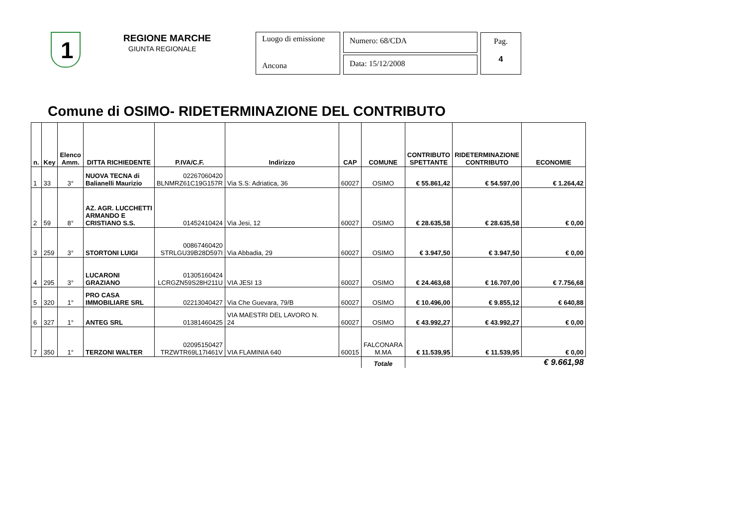1 REGIONE MARCHE
GIUNTA REGIONALE
Luogo di emissione
Ancona
Numero: 68/CDA
Data: 15/12/2008
Pag.
4
Comune di OSIMO- RIDETERMINAZIONE DEL CONTRIBUTO
| n. | Key | Elenco Amm. | DITTA RICHIEDENTE | P.IVA/C.F. | Indirizzo | CAP | COMUNE | CONTRIBUTO SPETTANTE | RIDETERMINAZIONE CONTRIBUTO | ECONOMIE |
| --- | --- | --- | --- | --- | --- | --- | --- | --- | --- | --- |
| 1 | 33 | 3° | NUOVA TECNA di Balianelli Maurizio | 02267060420 BLNMRZ61C19G157R | Via S.S: Adriatica, 36 | 60027 | OSIMO | € 55.861,42 | € 54.597,00 | € 1.264,42 |
| 2 | 59 | 8° | AZ. AGR. LUCCHETTI ARMANDO E CRISTIANO S.S. | 01452410424 | Via Jesi, 12 | 60027 | OSIMO | € 28.635,58 | € 28.635,58 | € 0,00 |
| 3 | 259 | 3° | STORTONI LUIGI | 00867460420 STRLGU39B28D597I | Via Abbadia, 29 | 60027 | OSIMO | € 3.947,50 | € 3.947,50 | € 0,00 |
| 4 | 295 | 3° | LUCARONI GRAZIANO | 01305160424 LCRGZN59S28H211U | VIA JESI 13 | 60027 | OSIMO | € 24.463,68 | € 16.707,00 | € 7.756,68 |
| 5 | 320 | 1° | PRO CASA IMMOBILIARE SRL | 02213040427 | Via Che Guevara, 79/B | 60027 | OSIMO | € 10.496,00 | € 9.855,12 | € 640,88 |
| 6 | 327 | 1° | ANTEG SRL | 01381460425 | VIA MAESTRI DEL LAVORO N. 24 | 60027 | OSIMO | € 43.992,27 | € 43.992,27 | € 0,00 |
| 7 | 350 | 1° | TERZONI WALTER | 02095150427 TRZWTR69L17I461V | VIA FLAMINIA 640 | 60015 | FALCONARA M.MA | € 11.539,95 | € 11.539,95 | € 0,00 |
| | | | | | | | Totale | | | € 9.661,98 |